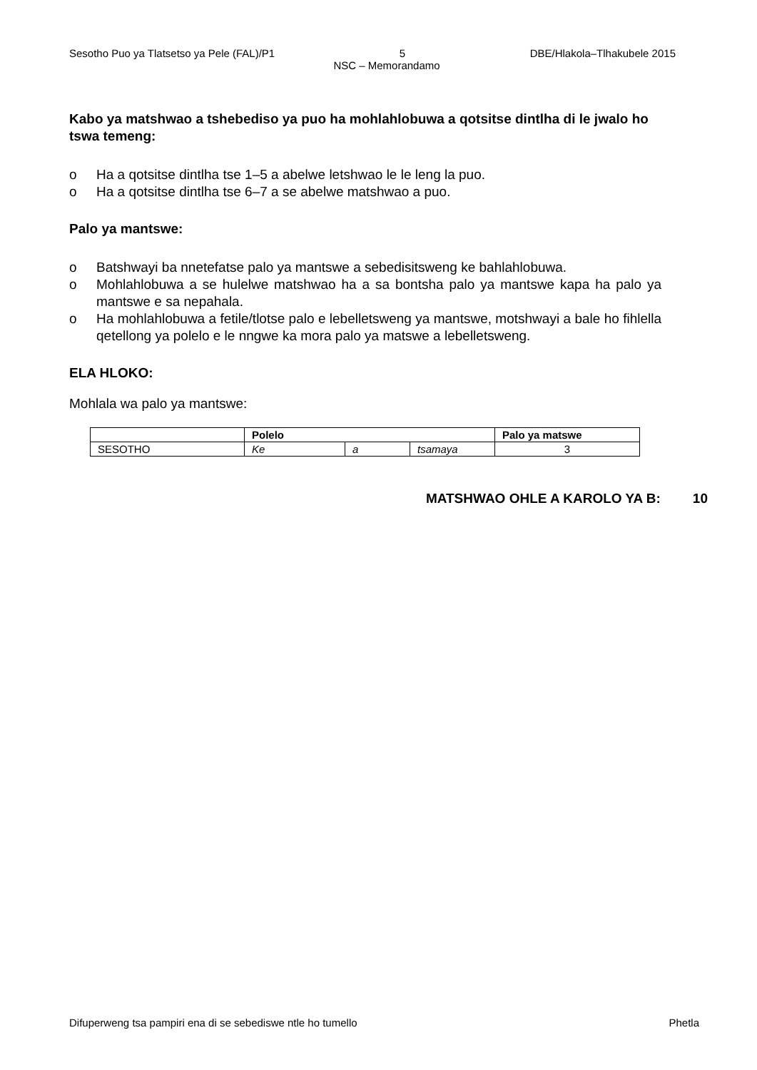Sesotho Puo ya Tlatsetso ya Pele (FAL)/P1 5 DBE/Hlakola–Tlhakubele 2015
NSC – Memorandamo
Kabo ya matshwao a tshebediso ya puo ha mohlahlobuwa a qotsitse dintlha di le jwalo ho tswa temeng:
o Ha a qotsitse dintlha tse 1–5 a abelwe letshwao le le leng la puo.
o Ha a qotsitse dintlha tse 6–7 a se abelwe matshwao a puo.
Palo ya mantswe:
o Batshwayi ba nnetefatse palo ya mantswe a sebedisitsweng ke bahlahlobuwa.
o Mohlahlobuwa a se hulelwe matshwao ha a sa bontsha palo ya mantswe kapa ha palo ya mantswe e sa nepahala.
o Ha mohlahlobuwa a fetile/tlotse palo e lebelletsweng ya mantswe, motshwayi a bale ho fihlella qetellong ya polelo e le nngwe ka mora palo ya matswe a lebelletsweng.
ELA HLOKO:
Mohlala wa palo ya mantswe:
| | Polelo | | | Palo ya matswe |
| --- | --- | --- | --- | --- |
| SESOTHO | Ke | a | tsamaya | 3 |
MATSHWAO OHLE A KAROLO YA B: 10
Difuperweng tsa pampiri ena di se sebediswe ntle ho tumello Phetla